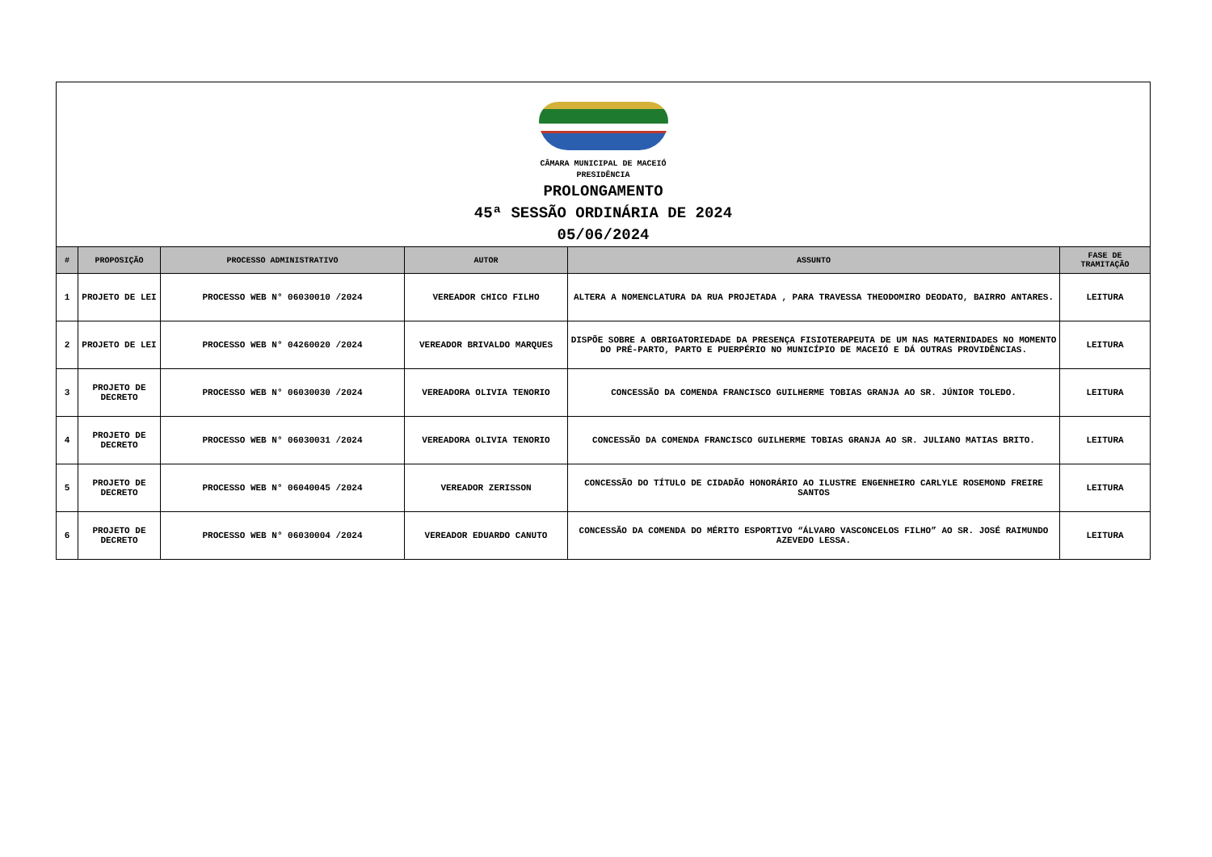CÂMARA MUNICIPAL DE MACEIÓ
PRESIDÊNCIA
PROLONGAMENTO
45ª SESSÃO ORDINÁRIA DE 2024
05/06/2024
| # | PROPOSIÇÃO | PROCESSO ADMINISTRATIVO | AUTOR | ASSUNTO | FASE DE TRAMITAÇÃO |
| --- | --- | --- | --- | --- | --- |
| 1 | PROJETO DE LEI | PROCESSO WEB N° 06030010 /2024 | VEREADOR CHICO FILHO | ALTERA A NOMENCLATURA DA RUA PROJETADA , PARA TRAVESSA THEODOMIRO DEODATO, BAIRRO ANTARES. | LEITURA |
| 2 | PROJETO DE LEI | PROCESSO WEB N° 04260020 /2024 | VEREADOR BRIVALDO MARQUES | DISPÕE SOBRE A OBRIGATORIEDADE DA PRESENÇA FISIOTERAPEUTA DE UM NAS MATERNIDADES NO MOMENTO DO PRÉ-PARTO, PARTO E PUERPÉRIO NO MUNICÍPIO DE MACEIÓ E DÁ OUTRAS PROVIDÊNCIAS. | LEITURA |
| 3 | PROJETO DE DECRETO | PROCESSO WEB N° 06030030 /2024 | VEREADORA OLIVIA TENORIO | CONCESSÃO DA COMENDA FRANCISCO GUILHERME TOBIAS GRANJA AO SR. JÚNIOR TOLEDO. | LEITURA |
| 4 | PROJETO DE DECRETO | PROCESSO WEB N° 06030031 /2024 | VEREADORA OLIVIA TENORIO | CONCESSÃO DA COMENDA FRANCISCO GUILHERME TOBIAS GRANJA AO SR. JULIANO MATIAS BRITO. | LEITURA |
| 5 | PROJETO DE DECRETO | PROCESSO WEB N° 06040045 /2024 | VEREADOR ZERISSON | CONCESSÃO DO TÍTULO DE CIDADÃO HONORÁRIO AO ILUSTRE ENGENHEIRO CARLYLE ROSEMOND FREIRE SANTOS | LEITURA |
| 6 | PROJETO DE DECRETO | PROCESSO WEB N° 06030004 /2024 | VEREADOR EDUARDO CANUTO | CONCESSÃO DA COMENDA DO MÉRITO ESPORTIVO “ÁLVARO VASCONCELOS FILHO” AO SR. JOSÉ RAIMUNDO AZEVEDO LESSA. | LEITURA |